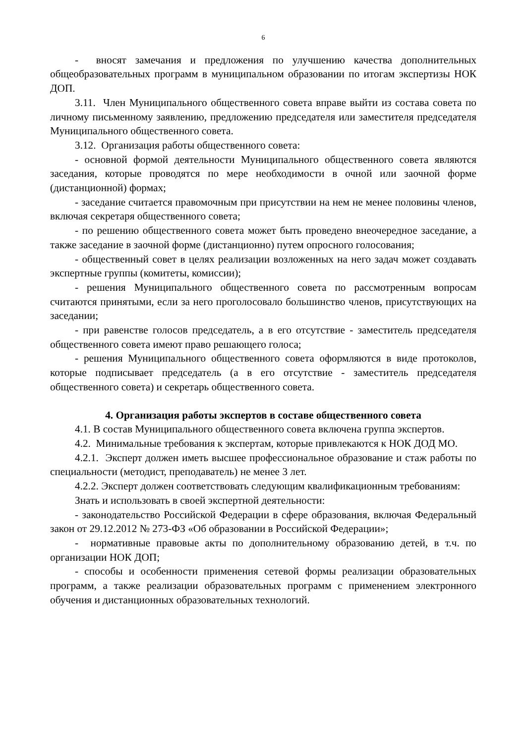6
- вносят замечания и предложения по улучшению качества дополнительных общеобразовательных программ в муниципальном образовании по итогам экспертизы НОК ДОП.
3.11. Член Муниципального общественного совета вправе выйти из состава совета по личному письменному заявлению, предложению председателя или заместителя председателя Муниципального общественного совета.
3.12. Организация работы общественного совета:
- основной формой деятельности Муниципального общественного совета являются заседания, которые проводятся по мере необходимости в очной или заочной форме (дистанционной) формах;
- заседание считается правомочным при присутствии на нем не менее половины членов, включая секретаря общественного совета;
- по решению общественного совета может быть проведено внеочередное заседание, а также заседание в заочной форме (дистанционно) путем опросного голосования;
- общественный совет в целях реализации возложенных на него задач может создавать экспертные группы (комитеты, комиссии);
- решения Муниципального общественного совета по рассмотренным вопросам считаются принятыми, если за него проголосовало большинство членов, присутствующих на заседании;
- при равенстве голосов председатель, а в его отсутствие - заместитель председателя общественного совета имеют право решающего голоса;
- решения Муниципального общественного совета оформляются в виде протоколов, которые подписывает председатель (а в его отсутствие - заместитель председателя общественного совета) и секретарь общественного совета.
4. Организация работы экспертов в составе общественного совета
4.1. В состав Муниципального общественного совета включена группа экспертов.
4.2. Минимальные требования к экспертам, которые привлекаются к НОК ДОД МО.
4.2.1. Эксперт должен иметь высшее профессиональное образование и стаж работы по специальности (методист, преподаватель) не менее 3 лет.
4.2.2. Эксперт должен соответствовать следующим квалификационным требованиям:
Знать и использовать в своей экспертной деятельности:
- законодательство Российской Федерации в сфере образования, включая Федеральный закон от 29.12.2012 № 273-ФЗ «Об образовании в Российской Федерации»;
- нормативные правовые акты по дополнительному образованию детей, в т.ч. по организации НОК ДОП;
- способы и особенности применения сетевой формы реализации образовательных программ, а также реализации образовательных программ с применением электронного обучения и дистанционных образовательных технологий.